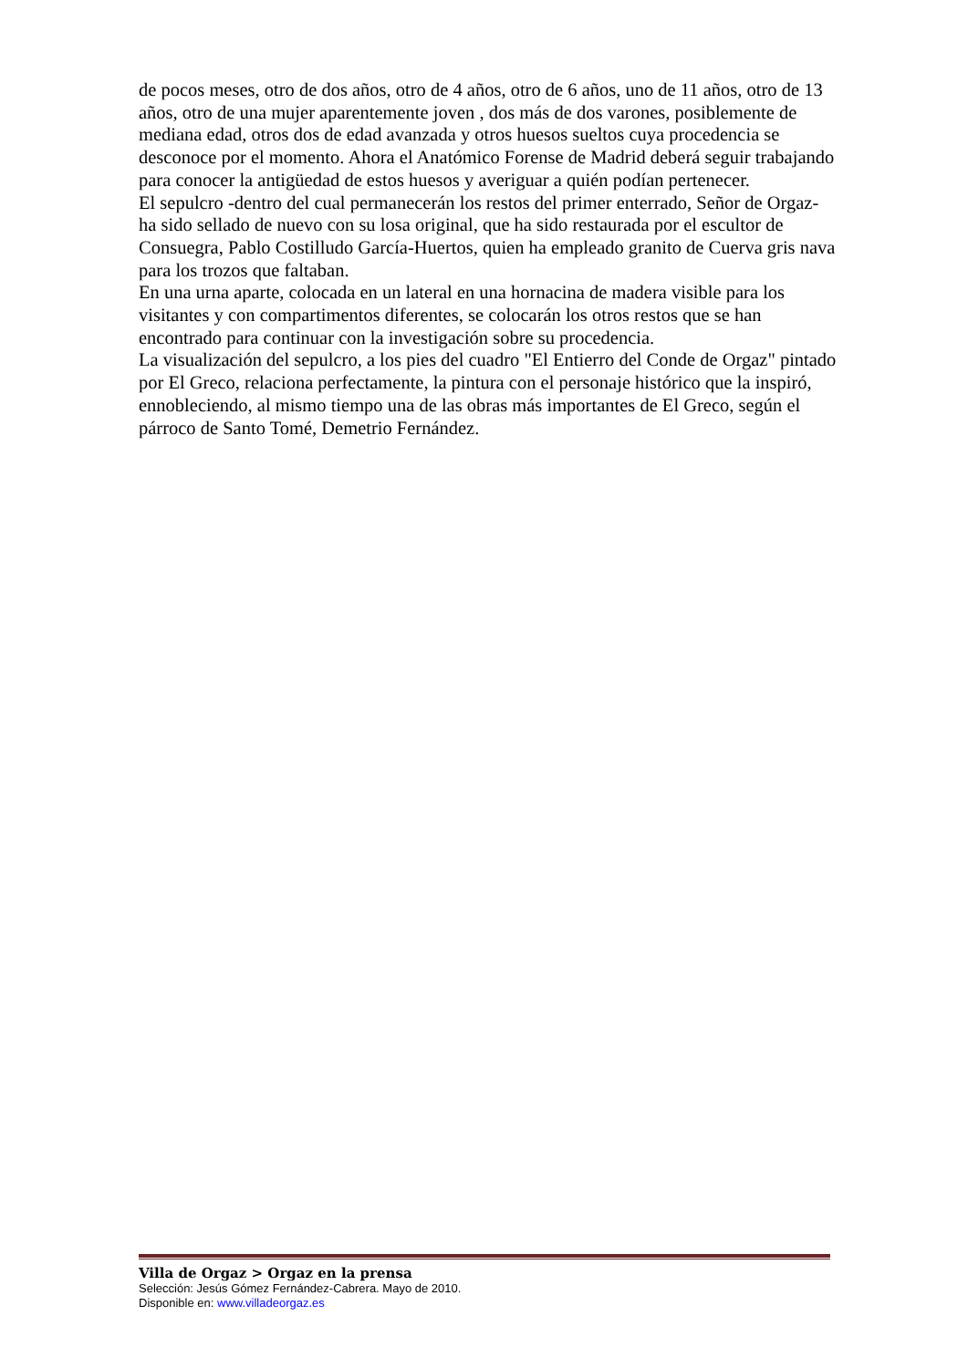de pocos meses, otro de dos años, otro de 4 años, otro de 6 años, uno de 11 años, otro de 13 años, otro de una mujer aparentemente joven , dos más de dos varones, posiblemente de mediana edad, otros dos de edad avanzada y otros huesos sueltos cuya procedencia se desconoce por el momento. Ahora el Anatómico Forense de Madrid deberá seguir trabajando para conocer la antigüedad de estos huesos y averiguar a quién podían pertenecer.
El sepulcro -dentro del cual permanecerán los restos del primer enterrado, Señor de Orgaz- ha sido sellado de nuevo con su losa original, que ha sido restaurada por el escultor de Consuegra, Pablo Costilludo García-Huertos, quien ha empleado granito de Cuerva gris nava para los trozos que faltaban.
En una urna aparte, colocada en un lateral en una hornacina de madera visible para los visitantes y con compartimentos diferentes, se colocarán los otros restos que se han encontrado para continuar con la investigación sobre su procedencia.
La visualización del sepulcro, a los pies del cuadro "El Entierro del Conde de Orgaz" pintado por El Greco, relaciona perfectamente, la pintura con el personaje histórico que la inspiró, ennobleciendo, al mismo tiempo una de las obras más importantes de El Greco, según el párroco de Santo Tomé, Demetrio Fernández.
Villa de Orgaz > Orgaz en la prensa
Selección: Jesús Gómez Fernández-Cabrera. Mayo de 2010.
Disponible en: www.villadeorgaz.es